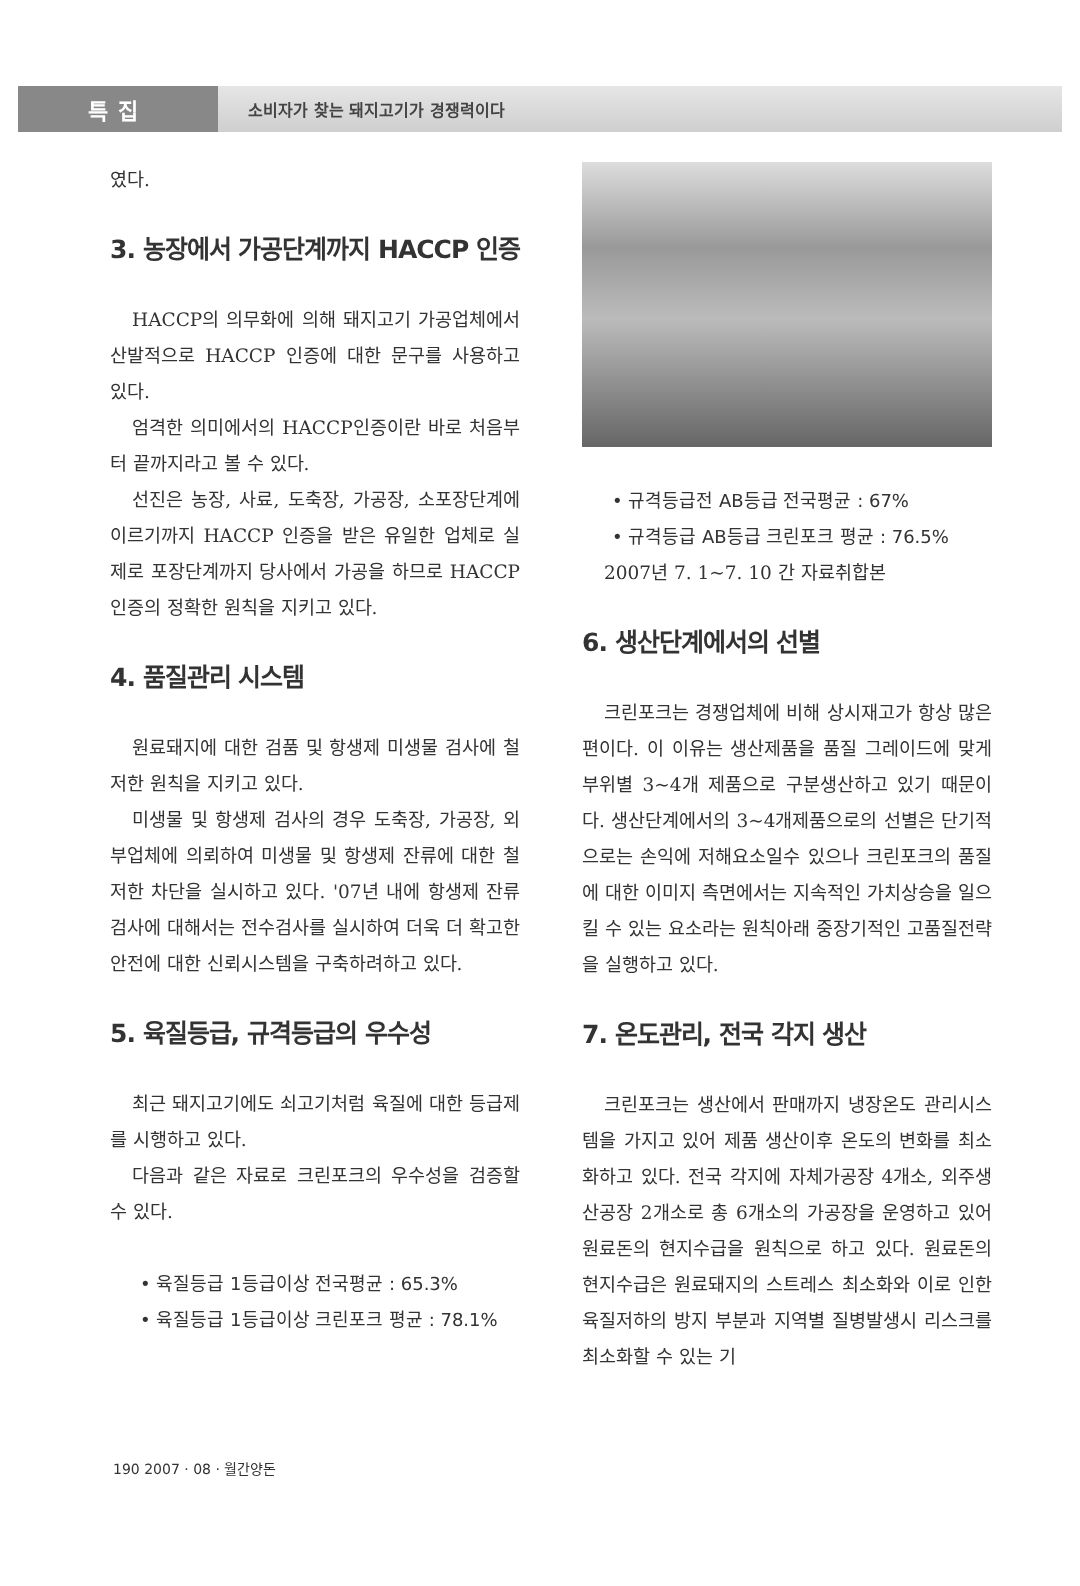특집
소비자가 찾는 돼지고기가 경쟁력이다
였다.
3. 농장에서 가공단계까지 HACCP 인증
HACCP의 의무화에 의해 돼지고기 가공업체에서 산발적으로 HACCP 인증에 대한 문구를 사용하고 있다.
엄격한 의미에서의 HACCP인증이란 바로 처음부터 끝까지라고 볼 수 있다.
선진은 농장, 사료, 도축장, 가공장, 소포장단계에 이르기까지 HACCP 인증을 받은 유일한 업체로 실제로 포장단계까지 당사에서 가공을 하므로 HACCP 인증의 정확한 원칙을 지키고 있다.
4. 품질관리 시스템
원료돼지에 대한 검품 및 항생제 미생물 검사에 철저한 원칙을 지키고 있다.
미생물 및 항생제 검사의 경우 도축장, 가공장, 외부업체에 의뢰하여 미생물 및 항생제 잔류에 대한 철저한 차단을 실시하고 있다. '07년 내에 항생제 잔류검사에 대해서는 전수검사를 실시하여 더욱 더 확고한 안전에 대한 신뢰시스템을 구축하려하고 있다.
5. 육질등급, 규격등급의 우수성
최근 돼지고기에도 쇠고기처럼 육질에 대한 등급제를 시행하고 있다.
다음과 같은 자료로 크린포크의 우수성을 검증할 수 있다.
• 육질등급 1등급이상 전국평균 : 65.3%
• 육질등급 1등급이상 크린포크 평균 : 78.1%
• 규격등급전 AB등급 전국평균 : 67%
• 규격등급 AB등급 크린포크 평균 : 76.5%
2007년 7. 1~7. 10 간 자료취합본
6. 생산단계에서의 선별
크린포크는 경쟁업체에 비해 상시재고가 항상 많은 편이다. 이 이유는 생산제품을 품질 그레이드에 맞게 부위별 3~4개 제품으로 구분생산하고 있기 때문이다. 생산단계에서의 3~4개제품으로의 선별은 단기적으로는 손익에 저해요소일수 있으나 크린포크의 품질에 대한 이미지 측면에서는 지속적인 가치상승을 일으킬 수 있는 요소라는 원칙아래 중장기적인 고품질전략을 실행하고 있다.
7. 온도관리, 전국 각지 생산
크린포크는 생산에서 판매까지 냉장온도 관리시스템을 가지고 있어 제품 생산이후 온도의 변화를 최소화하고 있다. 전국 각지에 자체가공장 4개소, 외주생산공장 2개소로 총 6개소의 가공장을 운영하고 있어 원료돈의 현지수급을 원칙으로 하고 있다. 원료돈의 현지수급은 원료돼지의 스트레스 최소화와 이로 인한 육질저하의 방지 부분과 지역별 질병발생시 리스크를 최소화할 수 있는 기
190 2007 · 08 · 월간양돈